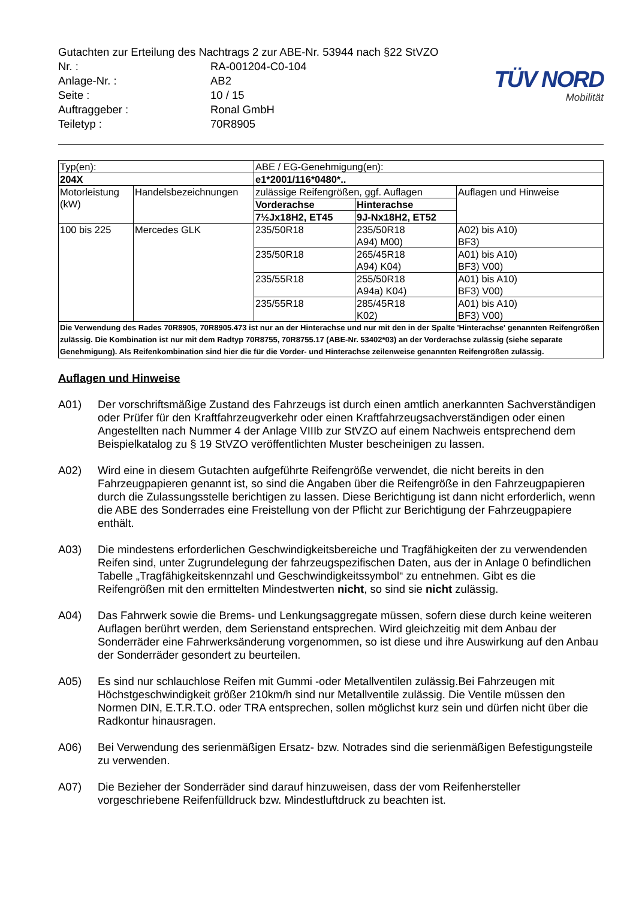Gutachten zur Erteilung des Nachtrags 2 zur ABE-Nr. 53944 nach §22 StVZO
| Nr. : | RA-001204-C0-104 |
| Anlage-Nr. : | AB2 |
| Seite : | 10 / 15 |
| Auftraggeber : | Ronal GmbH |
| Teiletyp : | 70R8905 |
TÜV NORD
Mobilität
| Typ(en): | | ABE / EG-Genehmigung(en): | | |
| 204X | | e1*2001/116*0480*.. | | |
| Motorleistung (kW) | Handelsbezeichnungen | zulässige Reifengrößen, ggf. Auflagen | | Auflagen und Hinweise |
| | | Vorderachse | Hinterachse | |
| | | 7½Jx18H2, ET45 | 9J-Nx18H2, ET52 | |
| 100 bis 225 | Mercedes GLK | 235/50R18 | 235/50R18 A94) M00) | A02) bis A10) BF3) |
| | | 235/50R18 | 265/45R18 A94) K04) | A01) bis A10) BF3) V00) |
| | | 235/55R18 | 255/50R18 A94a) K04) | A01) bis A10) BF3) V00) |
| | | 235/55R18 | 285/45R18 K02) | A01) bis A10) BF3) V00) |
| Die Verwendung des Rades 70R8905, 70R8905.473 ist nur an der Hinterachse und nur mit den in der Spalte 'Hinterachse' genannten Reifengrößen zulässig. Die Kombination ist nur mit dem Radtyp 70R8755, 70R8755.17 (ABE-Nr. 53402*03) an der Vorderachse zulässig (siehe separate Genehmigung). Als Reifenkombination sind hier die für die Vorder- und Hinterachse zeilenweise genannten Reifengrößen zulässig. | | | | |
Auflagen und Hinweise
A01) Der vorschriftsmäßige Zustand des Fahrzeugs ist durch einen amtlich anerkannten Sachverständigen oder Prüfer für den Kraftfahrzeugverkehr oder einen Kraftfahrzeugsachverständigen oder einen Angestellten nach Nummer 4 der Anlage VIIIb zur StVZO auf einem Nachweis entsprechend dem Beispielkatalog zu § 19 StVZO veröffentlichten Muster bescheinigen zu lassen.
A02) Wird eine in diesem Gutachten aufgeführte Reifengröße verwendet, die nicht bereits in den Fahrzeugpapieren genannt ist, so sind die Angaben über die Reifengröße in den Fahrzeugpapieren durch die Zulassungsstelle berichtigen zu lassen. Diese Berichtigung ist dann nicht erforderlich, wenn die ABE des Sonderrades eine Freistellung von der Pflicht zur Berichtigung der Fahrzeugpapiere enthält.
A03) Die mindestens erforderlichen Geschwindigkeitsbereiche und Tragfähigkeiten der zu verwendenden Reifen sind, unter Zugrundelegung der fahrzeugspezifischen Daten, aus der in Anlage 0 befindlichen Tabelle „Tragfähigkeitskennzahl und Geschwindigkeitssymbol“ zu entnehmen. Gibt es die Reifengrößen mit den ermittelten Mindestwerten nicht, so sind sie nicht zulässig.
A04) Das Fahrwerk sowie die Brems- und Lenkungsaggregate müssen, sofern diese durch keine weiteren Auflagen berührt werden, dem Serienstand entsprechen. Wird gleichzeitig mit dem Anbau der Sonderräder eine Fahrwerksänderung vorgenommen, so ist diese und ihre Auswirkung auf den Anbau der Sonderräder gesondert zu beurteilen.
A05) Es sind nur schlauchlose Reifen mit Gummi -oder Metallventilen zulässig.Bei Fahrzeugen mit Höchstgeschwindigkeit größer 210km/h sind nur Metallventile zulässig. Die Ventile müssen den Normen DIN, E.T.R.T.O. oder TRA entsprechen, sollen möglichst kurz sein und dürfen nicht über die Radkontur hinausragen.
A06) Bei Verwendung des serienmäßigen Ersatz- bzw. Notrades sind die serienmäßigen Befestigungsteile zu verwenden.
A07) Die Bezieher der Sonderräder sind darauf hinzuweisen, dass der vom Reifenhersteller vorgeschriebene Reifenfülldruck bzw. Mindestluftdruck zu beachten ist.